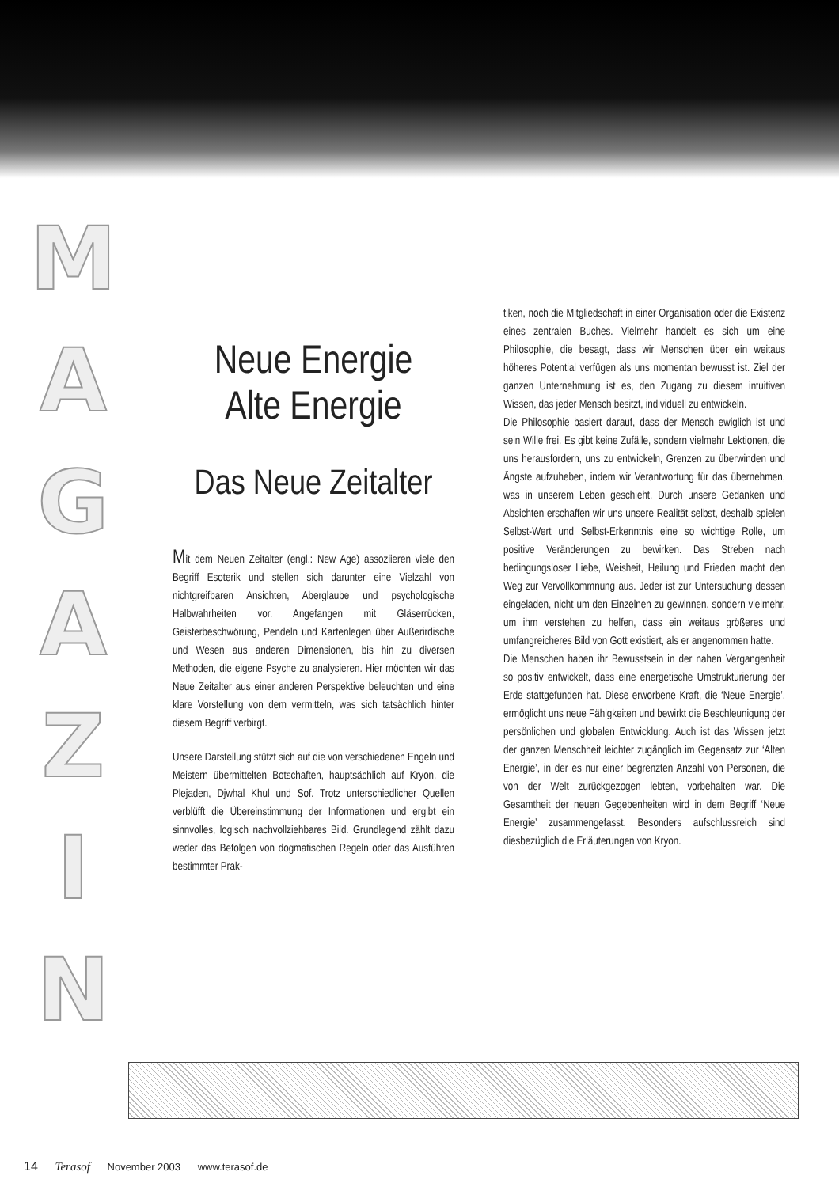M
A
G
A
Z
I
N
Neue Energie
Alte Energie
Das Neue Zeitalter
Mit dem Neuen Zeitalter (engl.: New Age) assoziieren viele den Begriff Esoterik und stellen sich darunter eine Vielzahl von nichtgreifbaren Ansichten, Aberglaube und psychologische Halbwahrheiten vor. Angefangen mit Gläserrücken, Geisterbeschwörung, Pendeln und Kartenlegen über Außerirdische und Wesen aus anderen Dimensionen, bis hin zu diversen Methoden, die eigene Psyche zu analysieren. Hier möchten wir das Neue Zeitalter aus einer anderen Perspektive beleuchten und eine klare Vorstellung von dem vermitteln, was sich tatsächlich hinter diesem Begriff verbirgt.
Unsere Darstellung stützt sich auf die von verschiedenen Engeln und Meistern übermittelten Botschaften, hauptsächlich auf Kryon, die Plejaden, Djwhal Khul und Sof. Trotz unterschiedlicher Quellen verblüfft die Übereinstimmung der Informationen und ergibt ein sinnvolles, logisch nachvollziehbares Bild. Grundlegend zählt dazu weder das Befolgen von dogmatischen Regeln oder das Ausführen bestimmter Prak-
tiken, noch die Mitgliedschaft in einer Organisation oder die Existenz eines zentralen Buches. Vielmehr handelt es sich um eine Philosophie, die besagt, dass wir Menschen über ein weitaus höheres Potential verfügen als uns momentan bewusst ist. Ziel der ganzen Unternehmung ist es, den Zugang zu diesem intuitiven Wissen, das jeder Mensch besitzt, individuell zu entwickeln.
Die Philosophie basiert darauf, dass der Mensch ewiglich ist und sein Wille frei. Es gibt keine Zufälle, sondern vielmehr Lektionen, die uns herausfordern, uns zu entwickeln, Grenzen zu überwinden und Ängste aufzuheben, indem wir Verantwortung für das übernehmen, was in unserem Leben geschieht. Durch unsere Gedanken und Absichten erschaffen wir uns unsere Realität selbst, deshalb spielen Selbst-Wert und Selbst-Erkenntnis eine so wichtige Rolle, um positive Veränderungen zu bewirken. Das Streben nach bedingungsloser Liebe, Weisheit, Heilung und Frieden macht den Weg zur Vervollkommnung aus. Jeder ist zur Untersuchung dessen eingeladen, nicht um den Einzelnen zu gewinnen, sondern vielmehr, um ihm verstehen zu helfen, dass ein weitaus größeres und umfangreicheres Bild von Gott existiert, als er angenommen hatte.
Die Menschen haben ihr Bewusstsein in der nahen Vergangenheit so positiv entwickelt, dass eine energetische Umstrukturierung der Erde stattgefunden hat. Diese erworbene Kraft, die ‘Neue Energie’, ermöglicht uns neue Fähigkeiten und bewirkt die Beschleunigung der persönlichen und globalen Entwicklung. Auch ist das Wissen jetzt der ganzen Menschheit leichter zugänglich im Gegensatz zur ‘Alten Energie’, in der es nur einer begrenzten Anzahl von Personen, die von der Welt zurückgezogen lebten, vorbehalten war. Die Gesamtheit der neuen Gegebenheiten wird in dem Begriff ‘Neue Energie’ zusammengefasst. Besonders aufschlussreich sind diesbezüglich die Erläuterungen von Kryon.
14 Terasof November 2003 www.terasof.de